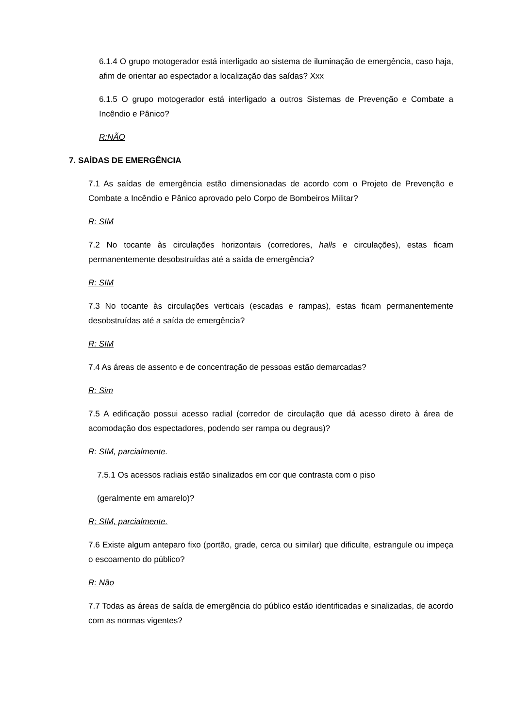6.1.4 O grupo motogerador está interligado ao sistema de iluminação de emergência, caso haja, afim de orientar ao espectador a localização das saídas? Xxx
6.1.5 O grupo motogerador está interligado a outros Sistemas de Prevenção e Combate a Incêndio e Pânico?
R:NÃO
7. SAÍDAS DE EMERGÊNCIA
7.1 As saídas de emergência estão dimensionadas de acordo com o Projeto de Prevenção e Combate a Incêndio e Pânico aprovado pelo Corpo de Bombeiros Militar?
R: SIM
7.2 No tocante às circulações horizontais (corredores, halls e circulações), estas ficam permanentemente desobstruídas até a saída de emergência?
R: SIM
7.3 No tocante às circulações verticais (escadas e rampas), estas ficam permanentemente desobstruídas até a saída de emergência?
R: SIM
7.4 As áreas de assento e de concentração de pessoas estão demarcadas?
R: Sim
7.5 A edificação possui acesso radial (corredor de circulação que dá acesso direto à área de acomodação dos espectadores, podendo ser rampa ou degraus)?
R: SIM, parcialmente.
7.5.1 Os acessos radiais estão sinalizados em cor que contrasta com o piso
(geralmente em amarelo)?
R; SIM, parcialmente.
7.6 Existe algum anteparo fixo (portão, grade, cerca ou similar) que dificulte, estrangule ou impeça o escoamento do público?
R: Não
7.7 Todas as áreas de saída de emergência do público estão identificadas e sinalizadas, de acordo com as normas vigentes?